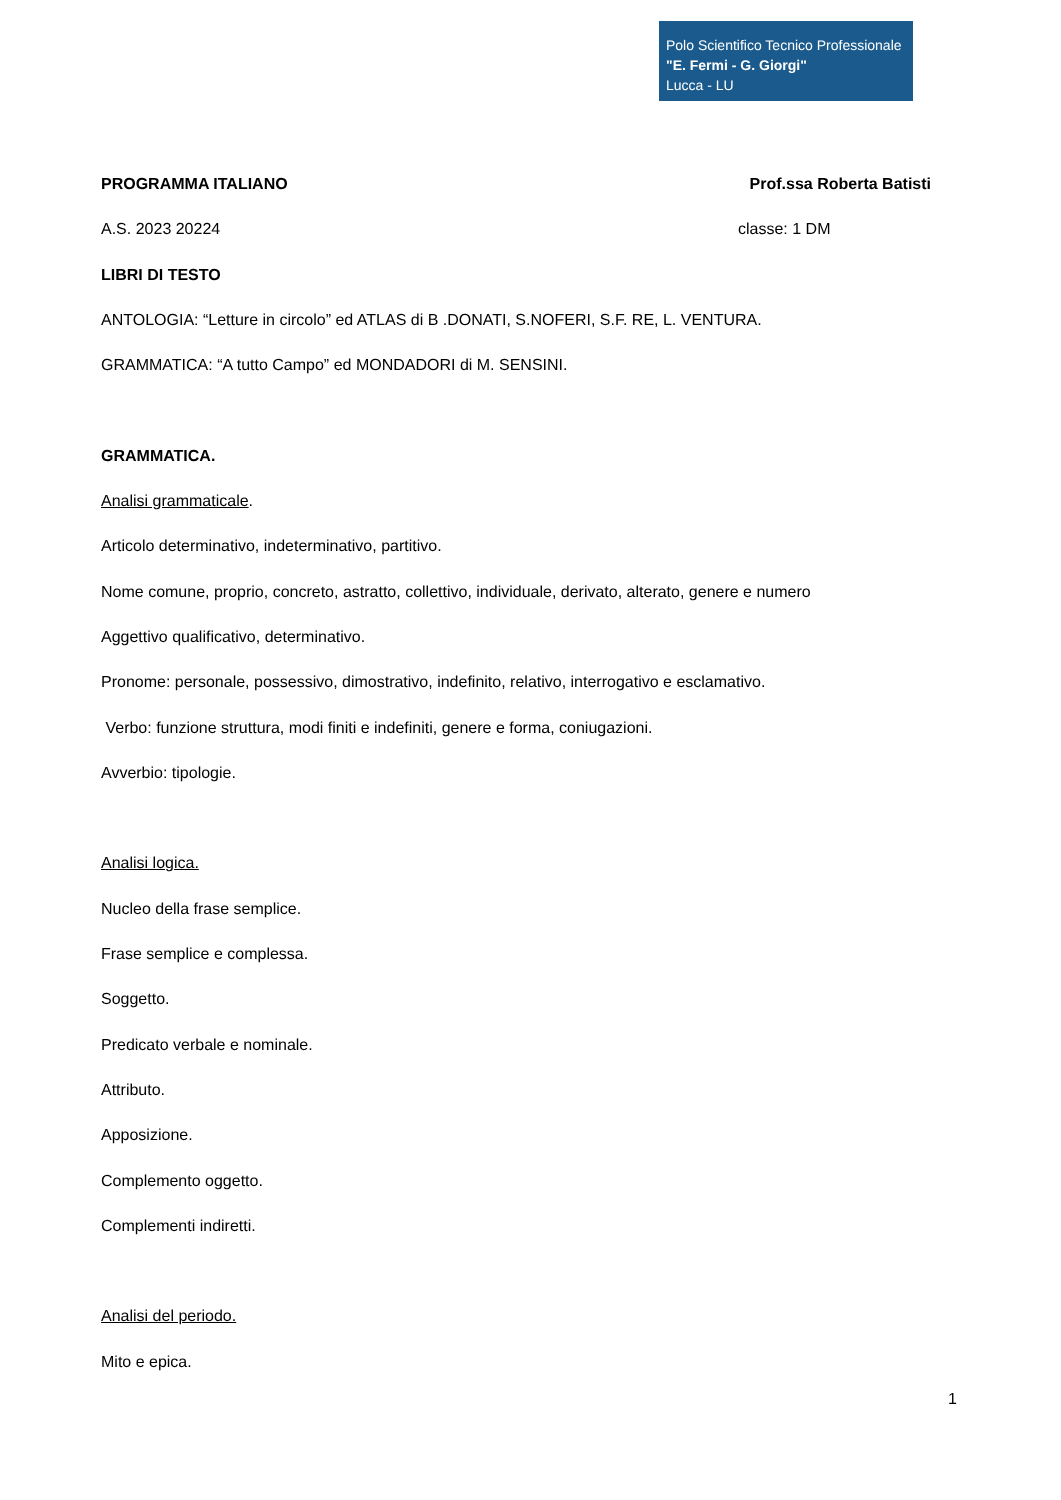Polo Scientifico Tecnico Professionale
"E. Fermi - G. Giorgi"
Lucca - LU
PROGRAMMA ITALIANO Prof.ssa Roberta Batisti
A.S. 2023 20224 classe: 1 DM
LIBRI DI TESTO
ANTOLOGIA: “Letture in circolo” ed ATLAS di B .DONATI, S.NOFERI, S.F. RE, L. VENTURA.
GRAMMATICA: “A tutto Campo” ed MONDADORI di M. SENSINI.
GRAMMATICA.
Analisi grammaticale.
Articolo determinativo, indeterminativo, partitivo.
Nome comune, proprio, concreto, astratto, collettivo, individuale, derivato, alterato, genere e numero
Aggettivo qualificativo, determinativo.
Pronome: personale, possessivo, dimostrativo, indefinito, relativo, interrogativo e esclamativo.
Verbo: funzione struttura, modi finiti e indefiniti, genere e forma, coniugazioni.
Avverbio: tipologie.
Analisi logica.
Nucleo della frase semplice.
Frase semplice e complessa.
Soggetto.
Predicato verbale e nominale.
Attributo.
Apposizione.
Complemento oggetto.
Complementi indiretti.
Analisi del periodo.
Mito e epica.
1